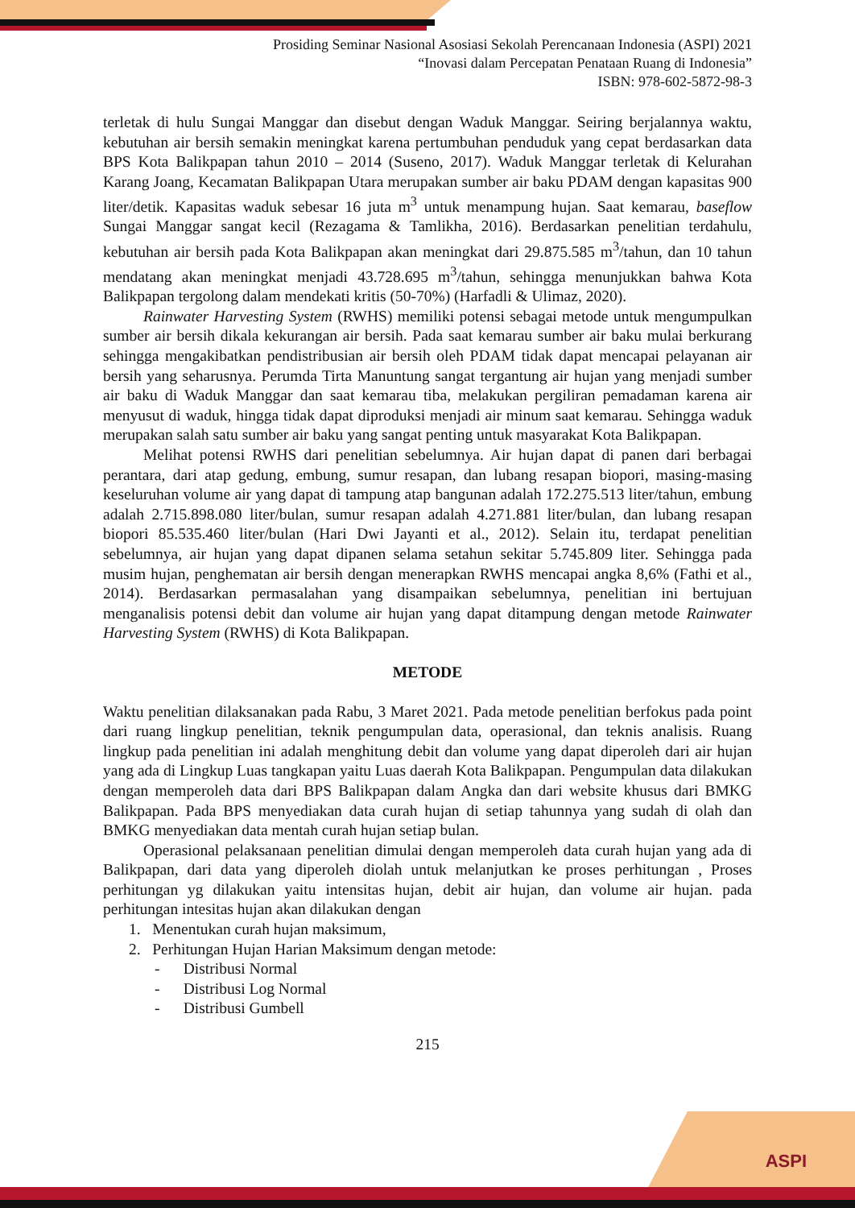ASPI
Prosiding Seminar Nasional Asosiasi Sekolah Perencanaan Indonesia (ASPI) 2021
“Inovasi dalam Percepatan Penataan Ruang di Indonesia”
ISBN: 978-602-5872-98-3
terletak di hulu Sungai Manggar dan disebut dengan Waduk Manggar. Seiring berjalannya waktu, kebutuhan air bersih semakin meningkat karena pertumbuhan penduduk yang cepat berdasarkan data BPS Kota Balikpapan tahun 2010 – 2014 (Suseno, 2017). Waduk Manggar terletak di Kelurahan Karang Joang, Kecamatan Balikpapan Utara merupakan sumber air baku PDAM dengan kapasitas 900 liter/detik. Kapasitas waduk sebesar 16 juta m<sup>3</sup> untuk menampung hujan. Saat kemarau, baseflow Sungai Manggar sangat kecil (Rezagama & Tamlikha, 2016). Berdasarkan penelitian terdahulu, kebutuhan air bersih pada Kota Balikpapan akan meningkat dari 29.875.585 m<sup>3</sup>/tahun, dan 10 tahun mendatang akan meningkat menjadi 43.728.695 m<sup>3</sup>/tahun, sehingga menunjukkan bahwa Kota Balikpapan tergolong dalam mendekati kritis (50-70%) (Harfadli & Ulimaz, 2020).
Rainwater Harvesting System (RWHS) memiliki potensi sebagai metode untuk mengumpulkan sumber air bersih dikala kekurangan air bersih. Pada saat kemarau sumber air baku mulai berkurang sehingga mengakibatkan pendistribusian air bersih oleh PDAM tidak dapat mencapai pelayanan air bersih yang seharusnya. Perumda Tirta Manuntung sangat tergantung air hujan yang menjadi sumber air baku di Waduk Manggar dan saat kemarau tiba, melakukan pergiliran pemadaman karena air menyusut di waduk, hingga tidak dapat diproduksi menjadi air minum saat kemarau. Sehingga waduk merupakan salah satu sumber air baku yang sangat penting untuk masyarakat Kota Balikpapan.
Melihat potensi RWHS dari penelitian sebelumnya. Air hujan dapat di panen dari berbagai perantara, dari atap gedung, embung, sumur resapan, dan lubang resapan biopori, masing-masing keseluruhan volume air yang dapat di tampung atap bangunan adalah 172.275.513 liter/tahun, embung adalah 2.715.898.080 liter/bulan, sumur resapan adalah 4.271.881 liter/bulan, dan lubang resapan biopori 85.535.460 liter/bulan (Hari Dwi Jayanti et al., 2012). Selain itu, terdapat penelitian sebelumnya, air hujan yang dapat dipanen selama setahun sekitar 5.745.809 liter. Sehingga pada musim hujan, penghematan air bersih dengan menerapkan RWHS mencapai angka 8,6% (Fathi et al., 2014). Berdasarkan permasalahan yang disampaikan sebelumnya, penelitian ini bertujuan menganalisis potensi debit dan volume air hujan yang dapat ditampung dengan metode Rainwater Harvesting System (RWHS) di Kota Balikpapan.
METODE
Waktu penelitian dilaksanakan pada Rabu, 3 Maret 2021. Pada metode penelitian berfokus pada point dari ruang lingkup penelitian, teknik pengumpulan data, operasional, dan teknis analisis. Ruang lingkup pada penelitian ini adalah menghitung debit dan volume yang dapat diperoleh dari air hujan yang ada di Lingkup Luas tangkapan yaitu Luas daerah Kota Balikpapan. Pengumpulan data dilakukan dengan memperoleh data dari BPS Balikpapan dalam Angka dan dari website khusus dari BMKG Balikpapan. Pada BPS menyediakan data curah hujan di setiap tahunnya yang sudah di olah dan BMKG menyediakan data mentah curah hujan setiap bulan.
Operasional pelaksanaan penelitian dimulai dengan memperoleh data curah hujan yang ada di Balikpapan, dari data yang diperoleh diolah untuk melanjutkan ke proses perhitungan , Proses perhitungan yg dilakukan yaitu intensitas hujan, debit air hujan, dan volume air hujan. pada perhitungan intesitas hujan akan dilakukan dengan
1. Menentukan curah hujan maksimum,
2. Perhitungan Hujan Harian Maksimum dengan metode:
- Distribusi Normal
- Distribusi Log Normal
- Distribusi Gumbell
215